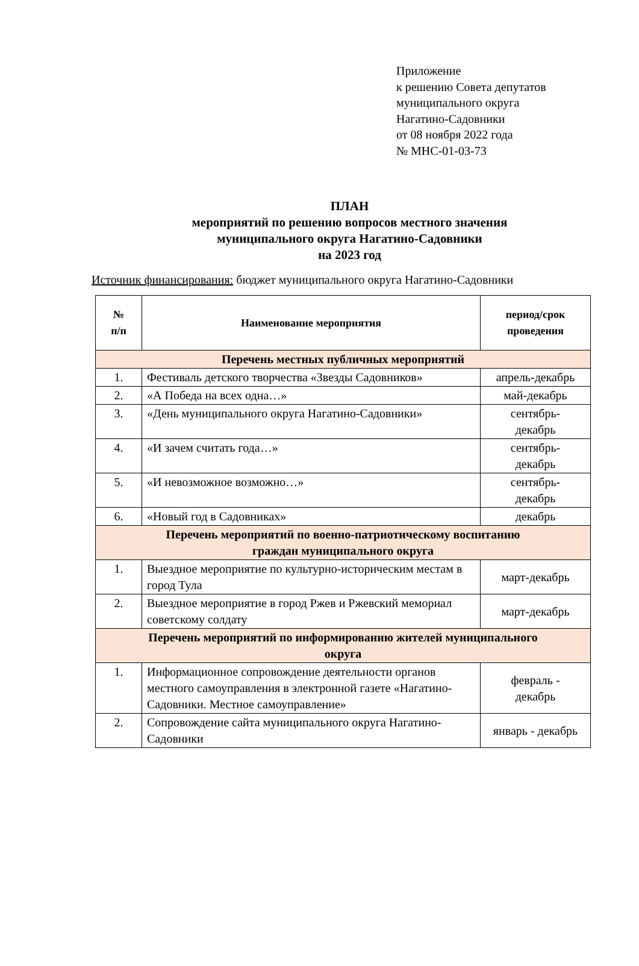Приложение
к решению Совета депутатов
муниципального округа
Нагатино-Садовники
от 08 ноября 2022 года
№ МНС-01-03-73
ПЛАН
мероприятий по решению вопросов местного значения
муниципального округа Нагатино-Садовники
на 2023 год
Источник финансирования: бюджет муниципального округа Нагатино-Садовники
| № п/п | Наименование мероприятия | период/срок проведения |
| --- | --- | --- |
| Перечень местных публичных мероприятий | | |
| 1. | Фестиваль детского творчества «Звезды Садовников» | апрель-декабрь |
| 2. | «А Победа на всех одна…» | май-декабрь |
| 3. | «День муниципального округа Нагатино-Садовники» | сентябрь- декабрь |
| 4. | «И зачем считать года…» | сентябрь- декабрь |
| 5. | «И невозможное возможно…» | сентябрь- декабрь |
| 6. | «Новый год в Садовниках» | декабрь |
| Перечень мероприятий по военно-патриотическому воспитанию граждан муниципального округа | | |
| 1. | Выездное мероприятие по культурно-историческим местам в город Тула | март-декабрь |
| 2. | Выездное мероприятие в город Ржев и Ржевский мемориал советскому солдату | март-декабрь |
| Перечень мероприятий по информированию жителей муниципального округа | | |
| 1. | Информационное сопровождение деятельности органов местного самоуправления в электронной газете «Нагатино-Садовники. Местное самоуправление» | февраль - декабрь |
| 2. | Сопровождение сайта муниципального округа Нагатино-Садовники | январь - декабрь |